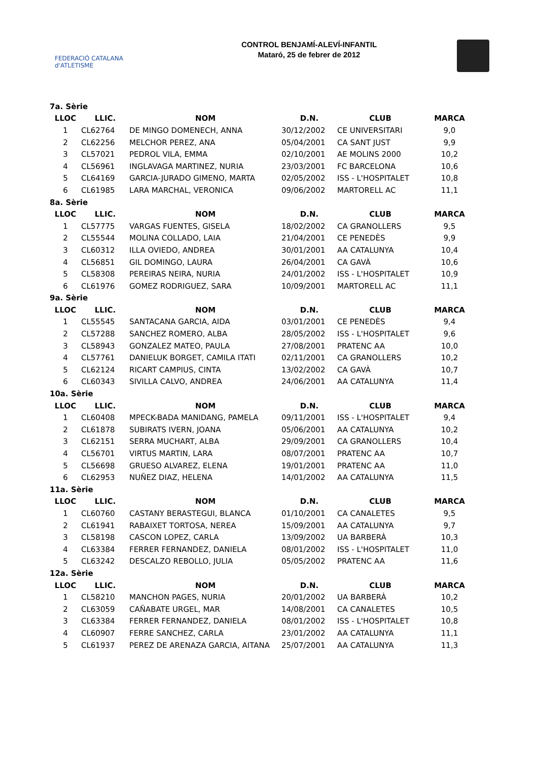FEDERACIÓ CATALANA d'ATLETISME
CONTROL BENJAMÍ-ALEVÍ-INFANTIL
Mataró, 25 de febrer de 2012
| 7a. Sèrie | | | | | |
| LLOC | LLIC. | NOM | D.N. | CLUB | MARCA |
| 1 | CL62764 | DE MINGO DOMENECH, ANNA | 30/12/2002 | CE UNIVERSITARI | 9,0 |
| 2 | CL62256 | MELCHOR PEREZ, ANA | 05/04/2001 | CA SANT JUST | 9,9 |
| 3 | CL57021 | PEDROL VILA, EMMA | 02/10/2001 | AE MOLINS 2000 | 10,2 |
| 4 | CL56961 | INGLAVAGA MARTINEZ, NURIA | 23/03/2001 | FC BARCELONA | 10,6 |
| 5 | CL64169 | GARCIA-JURADO GIMENO, MARTA | 02/05/2002 | ISS - L'HOSPITALET | 10,8 |
| 6 | CL61985 | LARA MARCHAL, VERONICA | 09/06/2002 | MARTORELL AC | 11,1 |
| 8a. Sèrie | | | | | |
| LLOC | LLIC. | NOM | D.N. | CLUB | MARCA |
| 1 | CL57775 | VARGAS FUENTES, GISELA | 18/02/2002 | CA GRANOLLERS | 9,5 |
| 2 | CL55544 | MOLINA COLLADO, LAIA | 21/04/2001 | CE PENEDÈS | 9,9 |
| 3 | CL60312 | ILLA OVIEDO, ANDREA | 30/01/2001 | AA CATALUNYA | 10,4 |
| 4 | CL56851 | GIL DOMINGO, LAURA | 26/04/2001 | CA GAVÀ | 10,6 |
| 5 | CL58308 | PEREIRAS NEIRA, NURIA | 24/01/2002 | ISS - L'HOSPITALET | 10,9 |
| 6 | CL61976 | GOMEZ RODRIGUEZ, SARA | 10/09/2001 | MARTORELL AC | 11,1 |
| 9a. Sèrie | | | | | |
| LLOC | LLIC. | NOM | D.N. | CLUB | MARCA |
| 1 | CL55545 | SANTACANA GARCIA, AIDA | 03/01/2001 | CE PENEDÈS | 9,4 |
| 2 | CL57288 | SANCHEZ ROMERO, ALBA | 28/05/2002 | ISS - L'HOSPITALET | 9,6 |
| 3 | CL58943 | GONZALEZ MATEO, PAULA | 27/08/2001 | PRATENC AA | 10,0 |
| 4 | CL57761 | DANIELUK BORGET, CAMILA ITATI | 02/11/2001 | CA GRANOLLERS | 10,2 |
| 5 | CL62124 | RICART CAMPIUS, CINTA | 13/02/2002 | CA GAVÀ | 10,7 |
| 6 | CL60343 | SIVILLA CALVO, ANDREA | 24/06/2001 | AA CATALUNYA | 11,4 |
| 10a. Sèrie | | | | | |
| LLOC | LLIC. | NOM | D.N. | CLUB | MARCA |
| 1 | CL60408 | MPECK-BADA MANIDANG, PAMELA | 09/11/2001 | ISS - L'HOSPITALET | 9,4 |
| 2 | CL61878 | SUBIRATS IVERN, JOANA | 05/06/2001 | AA CATALUNYA | 10,2 |
| 3 | CL62151 | SERRA MUCHART, ALBA | 29/09/2001 | CA GRANOLLERS | 10,4 |
| 4 | CL56701 | VIRTUS MARTIN, LARA | 08/07/2001 | PRATENC AA | 10,7 |
| 5 | CL56698 | GRUESO ALVAREZ, ELENA | 19/01/2001 | PRATENC AA | 11,0 |
| 6 | CL62953 | NUÑEZ DIAZ, HELENA | 14/01/2002 | AA CATALUNYA | 11,5 |
| 11a. Sèrie | | | | | |
| LLOC | LLIC. | NOM | D.N. | CLUB | MARCA |
| 1 | CL60760 | CASTANY BERASTEGUI, BLANCA | 01/10/2001 | CA CANALETES | 9,5 |
| 2 | CL61941 | RABAIXET TORTOSA, NEREA | 15/09/2001 | AA CATALUNYA | 9,7 |
| 3 | CL58198 | CASCON LOPEZ, CARLA | 13/09/2002 | UA BARBERÀ | 10,3 |
| 4 | CL63384 | FERRER FERNANDEZ, DANIELA | 08/01/2002 | ISS - L'HOSPITALET | 11,0 |
| 5 | CL63242 | DESCALZO REBOLLO, JULIA | 05/05/2002 | PRATENC AA | 11,6 |
| 12a. Sèrie | | | | | |
| LLOC | LLIC. | NOM | D.N. | CLUB | MARCA |
| 1 | CL58210 | MANCHON PAGES, NURIA | 20/01/2002 | UA BARBERÀ | 10,2 |
| 2 | CL63059 | CAÑABATE URGEL, MAR | 14/08/2001 | CA CANALETES | 10,5 |
| 3 | CL63384 | FERRER FERNANDEZ, DANIELA | 08/01/2002 | ISS - L'HOSPITALET | 10,8 |
| 4 | CL60907 | FERRE SANCHEZ, CARLA | 23/01/2002 | AA CATALUNYA | 11,1 |
| 5 | CL61937 | PEREZ DE ARENAZA GARCIA, AITANA | 25/07/2001 | AA CATALUNYA | 11,3 |